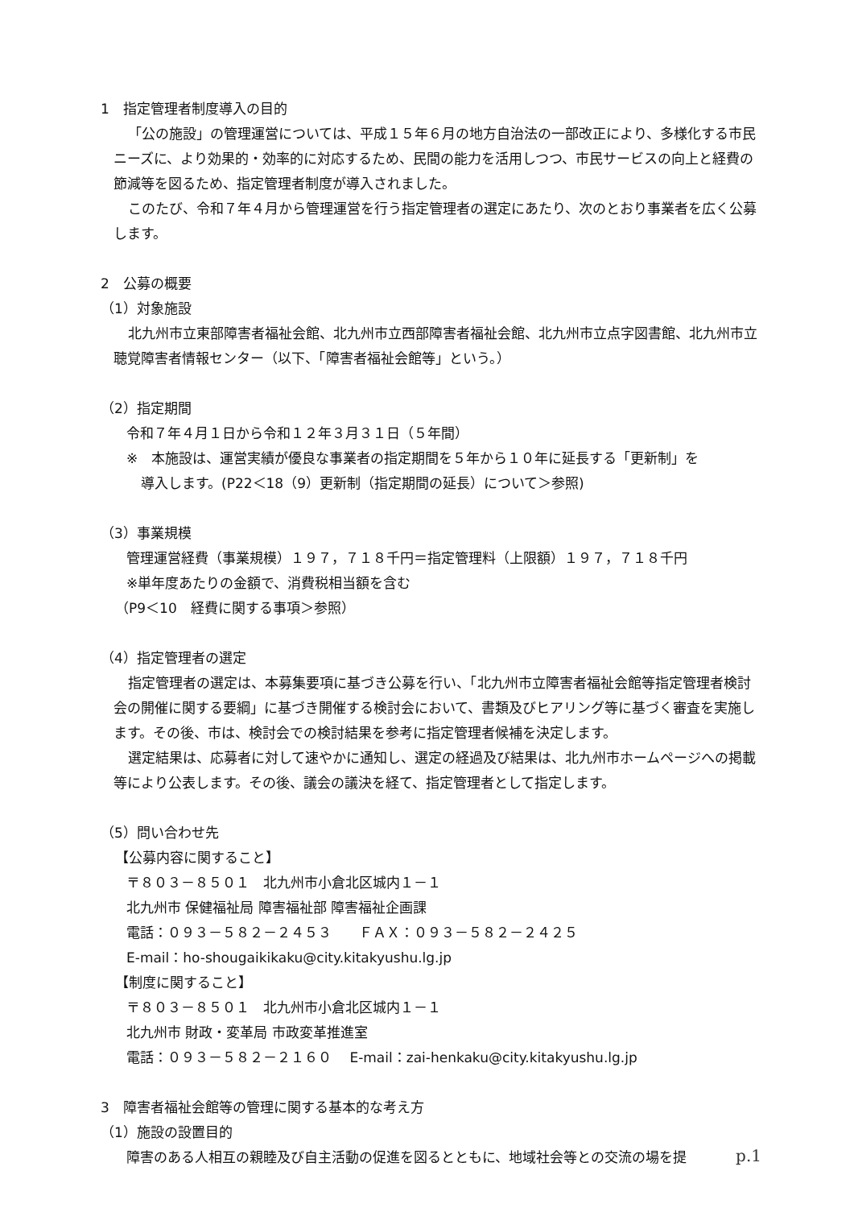1　指定管理者制度導入の目的
「公の施設」の管理運営については、平成１５年６月の地方自治法の一部改正により、多様化する市民ニーズに、より効果的・効率的に対応するため、民間の能力を活用しつつ、市民サービスの向上と経費の節減等を図るため、指定管理者制度が導入されました。
このたび、令和７年４月から管理運営を行う指定管理者の選定にあたり、次のとおり事業者を広く公募します。
2　公募の概要
（1）対象施設
北九州市立東部障害者福祉会館、北九州市立西部障害者福祉会館、北九州市立点字図書館、北九州市立聴覚障害者情報センター（以下、「障害者福祉会館等」という。）
（2）指定期間
令和７年４月１日から令和１２年３月３１日（５年間）
※　本施設は、運営実績が優良な事業者の指定期間を５年から１０年に延長する「更新制」を
導入します。(P22＜18（9）更新制（指定期間の延長）について＞参照)
（3）事業規模
管理運営経費（事業規模）１９７，７１８千円＝指定管理料（上限額）１９７，７１８千円
※単年度あたりの金額で、消費税相当額を含む
（P9＜10　経費に関する事項＞参照）
（4）指定管理者の選定
指定管理者の選定は、本募集要項に基づき公募を行い、「北九州市立障害者福祉会館等指定管理者検討会の開催に関する要綱」に基づき開催する検討会において、書類及びヒアリング等に基づく審査を実施します。その後、市は、検討会での検討結果を参考に指定管理者候補を決定します。
選定結果は、応募者に対して速やかに通知し、選定の経過及び結果は、北九州市ホームページへの掲載等により公表します。その後、議会の議決を経て、指定管理者として指定します。
（5）問い合わせ先
【公募内容に関すること】
〒８０３－８５０１　北九州市小倉北区城内１－１
北九州市 保健福祉局 障害福祉部 障害福祉企画課
電話：０９３－５８２－２４５３　　ＦＡＸ：０９３－５８２－２４２５
E-mail：ho-shougaikikaku@city.kitakyushu.lg.jp
【制度に関すること】
〒８０３－８５０１　北九州市小倉北区城内１－１
北九州市 財政・変革局 市政変革推進室
電話：０９３－５８２－２１６０　 E-mail：zai-henkaku@city.kitakyushu.lg.jp
3　障害者福祉会館等の管理に関する基本的な考え方
（1）施設の設置目的
障害のある人相互の親睦及び自主活動の促進を図るとともに、地域社会等との交流の場を提
p.1